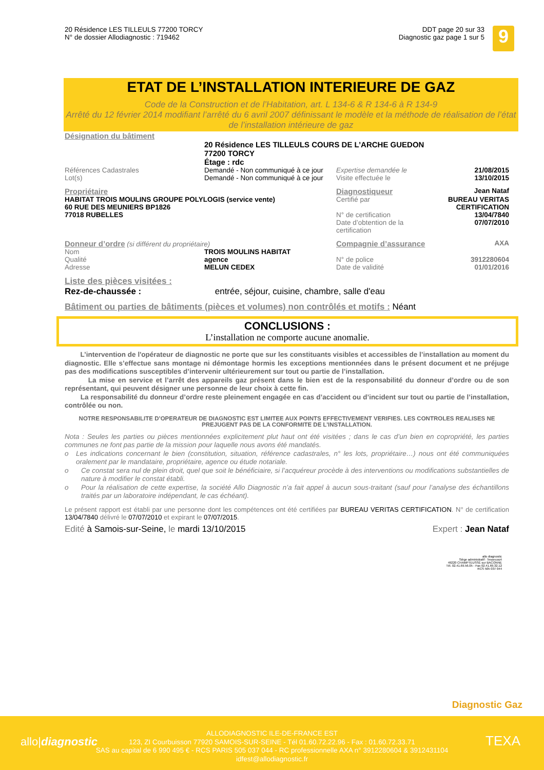20 Résidence LES TILLEULS 77200 TORCY
N° de dossier Allodiagnostic : 719462
DDT page 20 sur 33
Diagnostic gaz page 1 sur 5
9
ETAT DE L’INSTALLATION INTERIEURE DE GAZ
Code de la Construction et de l’Habitation, art. L 134-6 & R 134-6 à R 134-9
Arrêté du 12 février 2014 modifiant l’arrêté du 6 avril 2007 définissant le modèle et la méthode de réalisation de l’état de l’installation intérieure de gaz
Désignation du bâtiment
20 Résidence LES TILLEULS COURS DE L’ARCHE GUEDON
77200 TORCY
Étage : rdc
| Références Cadastrales | Demandé - Non communiqué à ce jour | Expertise demandée le | 21/08/2015 |
| Lot(s) | Demandé - Non communiqué à ce jour | Visite effectuée le | 13/10/2015 |
| Propriétaire HABITAT TROIS MOULINS GROUPE POLYLOGIS (service vente) 60 RUE DES MEUNIERS BP1826 77018 RUBELLES | | / Diagnostiqueur / Jean Nataf / / Certifié par / BUREAU VERITAS CERTIFICATION / / N° de certification / 13/04/7840 / / Date d’obtention de la certification / 07/07/2010 / | |
| Donneur d’ordre (si différent du propriétaire) | | Compagnie d’assurance | AXA |
| Nom | TROIS MOULINS HABITAT | | |
| Qualité | agence | N° de police | 3912280604 |
| Adresse | MELUN CEDEX | Date de validité | 01/01/2016 |
Liste des pièces visitées :
Rez-de-chaussée : entrée, séjour, cuisine, chambre, salle d'eau
Bâtiment ou parties de bâtiments (pièces et volumes) non contrôlés et motifs : Néant
CONCLUSIONS :
L’installation ne comporte aucune anomalie.
L’intervention de l'opérateur de diagnostic ne porte que sur les constituants visibles et accessibles de l’installation au moment du diagnostic. Elle s’effectue sans montage ni démontage hormis les exceptions mentionnées dans le présent document et ne préjuge pas des modifications susceptibles d’intervenir ultérieurement sur tout ou partie de l’installation.
La mise en service et l’arrêt des appareils gaz présent dans le bien est de la responsabilité du donneur d’ordre ou de son représentant, qui peuvent désigner une personne de leur choix à cette fin.
La responsabilité du donneur d’ordre reste pleinement engagée en cas d’accident ou d’incident sur tout ou partie de l’installation, contrôlée ou non.
NOTRE RESPONSABILITE D’OPERATEUR DE DIAGNOSTIC EST LIMITEE AUX POINTS EFFECTIVEMENT VERIFIES. LES CONTROLES REALISES NE PREJUGENT PAS DE LA CONFORMITE DE L’INSTALLATION.
Nota : Seules les parties ou pièces mentionnées explicitement plut haut ont été visitées ; dans le cas d’un bien en copropriété, les parties communes ne font pas partie de la mission pour laquelle nous avons été mandatés.
o Les indications concernant le bien (constitution, situation, référence cadastrales, n° les lots, propriétaire…) nous ont été communiquées oralement par le mandataire, propriétaire, agence ou étude notariale.
o Ce constat sera nul de plein droit, quel que soit le bénéficiaire, si l’acquéreur procède à des interventions ou modifications substantielles de nature à modifier le constat établi.
o Pour la réalisation de cette expertise, la société Allo Diagnostic n’a fait appel à aucun sous-traitant (sauf pour l’analyse des échantillons traités par un laboratoire indépendant, le cas échéant).
Le présent rapport est établi par une personne dont les compétences ont été certifiées par BUREAU VERITAS CERTIFICATION. N° de certification 13/04/7840 délivré le 07/07/2010 et expirant le 07/07/2015.
Edité à Samois-sur-Seine, le mardi 13/10/2015 Expert : Jean Nataf
allo diagnostic
Siège administratif : Tessecourt
49220 CHAMPTEUSSÉ sur BACONNE
Tél. 02.41.69.56.05 - Fax 02.41.69.32.12
RCS 505 037 044
Diagnostic Gaz
ALLODIAGNOSTIC ILE-DE-FRANCE EST
123, ZI Courbuisson 77920 SAMOIS-SUR-SEINE - Tél 01.60.72.22.96 - Fax : 01.60.72.33.71
SAS au capital de 6 990 495 € - RCS PARIS 505 037 044 - RC professionnelle AXA n° 3912280604 & 3912431104
idfest@allodiagnostic.fr
allo|diagnostic TEXA